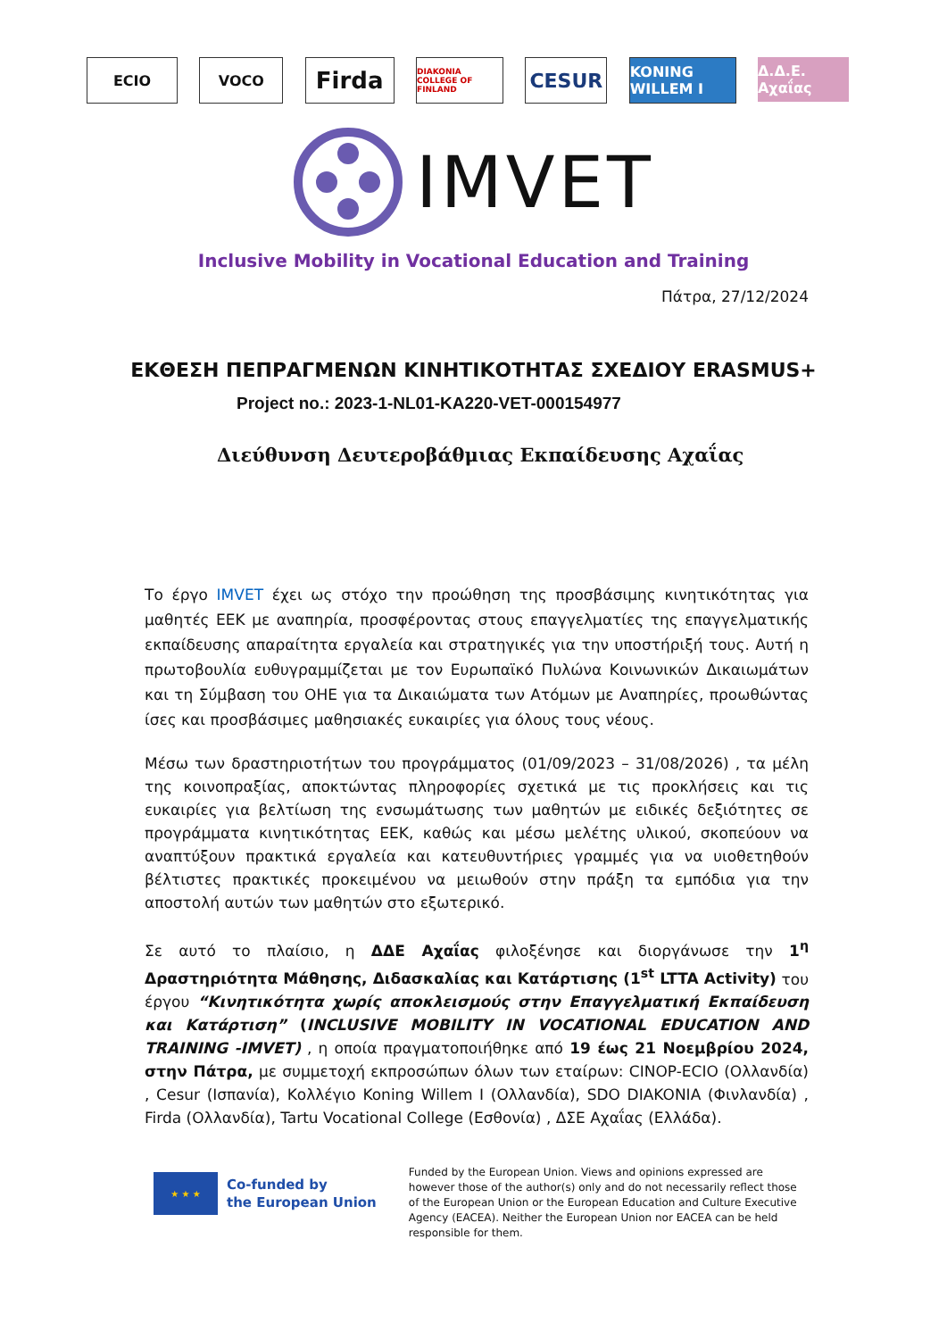ECIO VOCO
Firda
DIAKONIA COLLEGE OF FINLAND
CESUR
KONING WILLEM I
Δ.Δ.Ε. Αχαΐας
IMVET
Inclusive Mobility in Vocational Education and Training
Πάτρα, 27/12/2024
ΕΚΘΕΣΗ ΠΕΠΡΑΓΜΕΝΩΝ ΚΙΝΗΤΙΚΟΤΗΤΑΣ ΣΧΕΔΙΟΥ ERASMUS+
Project no.: 2023-1-NL01-KA220-VET-000154977
Διεύθυνση Δευτεροβάθμιας Εκπαίδευσης Αχαΐας
Το έργο IMVET έχει ως στόχο την προώθηση της προσβάσιμης κινητικότητας για μαθητές ΕΕΚ με αναπηρία, προσφέροντας στους επαγγελματίες της επαγγελματικής εκπαίδευσης απαραίτητα εργαλεία και στρατηγικές για την υποστήριξή τους. Αυτή η πρωτοβουλία ευθυγραμμίζεται με τον Ευρωπαϊκό Πυλώνα Κοινωνικών Δικαιωμάτων και τη Σύμβαση του ΟΗΕ για τα Δικαιώματα των Ατόμων με Αναπηρίες, προωθώντας ίσες και προσβάσιμες μαθησιακές ευκαιρίες για όλους τους νέους.
Μέσω των δραστηριοτήτων του προγράμματος (01/09/2023 – 31/08/2026) , τα μέλη της κοινοπραξίας, αποκτώντας πληροφορίες σχετικά με τις προκλήσεις και τις ευκαιρίες για βελτίωση της ενσωμάτωσης των μαθητών με ειδικές δεξιότητες σε προγράμματα κινητικότητας ΕΕΚ, καθώς και μέσω μελέτης υλικού, σκοπεύουν να αναπτύξουν πρακτικά εργαλεία και κατευθυντήριες γραμμές για να υιοθετηθούν βέλτιστες πρακτικές προκειμένου να μειωθούν στην πράξη τα εμπόδια για την αποστολή αυτών των μαθητών στο εξωτερικό.
Σε αυτό το πλαίσιο, η ΔΔΕ Αχαΐας φιλοξένησε και διοργάνωσε την 1<sup>η</sup> Δραστηριότητα Μάθησης, Διδασκαλίας και Κατάρτισης (1<sup>st</sup> LTTA Activity) του έργου “Κινητικότητα χωρίς αποκλεισμούς στην Επαγγελματική Εκπαίδευση και Κατάρτιση” (INCLUSIVE MOBILITY IN VOCATIONAL EDUCATION AND TRAINING -IMVET) , η οποία πραγματοποιήθηκε από 19 έως 21 Νοεμβρίου 2024, στην Πάτρα, με συμμετοχή εκπροσώπων όλων των εταίρων: CINOP-ECIO (Ολλανδία) , Cesur (Ισπανία), Κολλέγιο Koning Willem I (Ολλανδία), SDO DIAKONIA (Φινλανδία) , Firda (Ολλανδία), Tartu Vocational College (Εσθονία) , ΔΣΕ Αχαΐας (Ελλάδα).
★ ★ ★
Co-funded by
the European Union
Funded by the European Union. Views and opinions expressed are however those of the author(s) only and do not necessarily reflect those of the European Union or the European Education and Culture Executive Agency (EACEA). Neither the European Union nor EACEA can be held responsible for them.